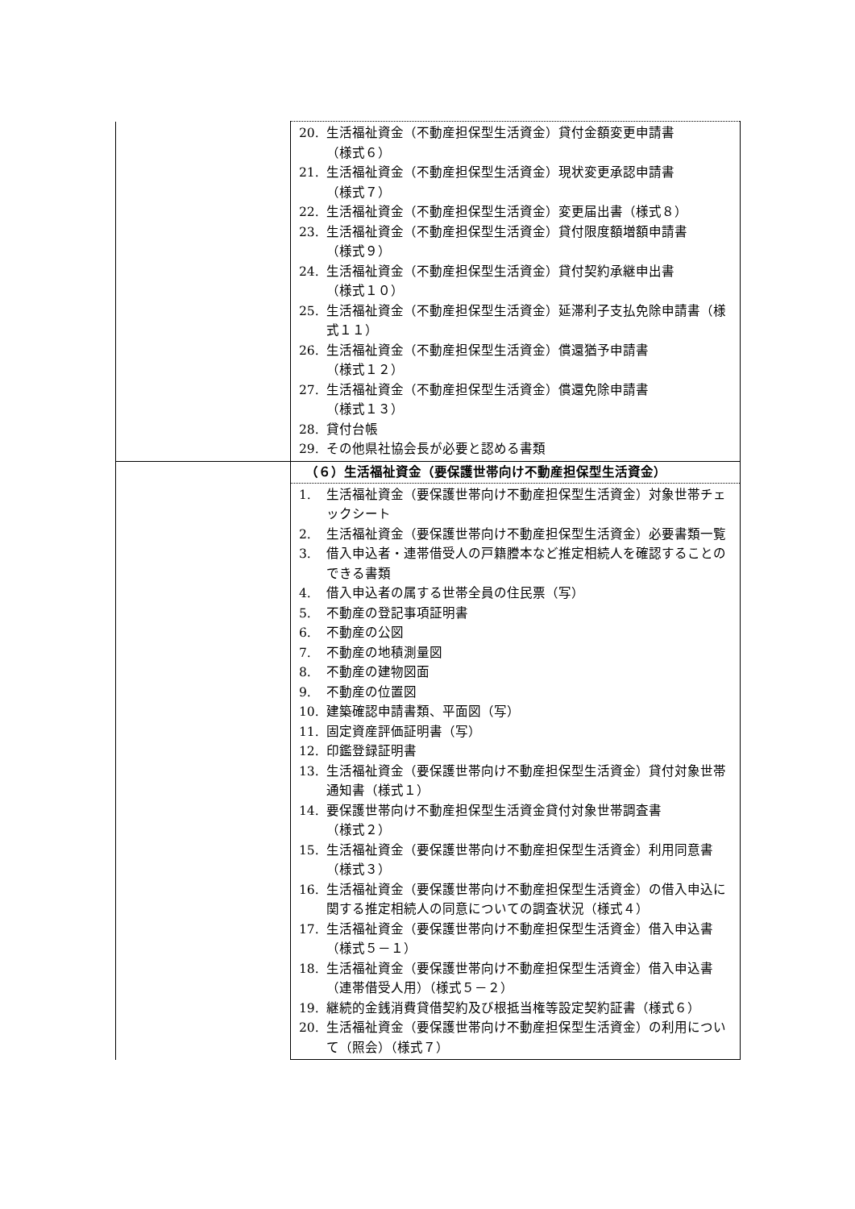| | 20. 生活福祉資金（不動産担保型生活資金）貸付金額変更申請書 （様式６） 21. 生活福祉資金（不動産担保型生活資金）現状変更承認申請書 （様式７） 22. 生活福祉資金（不動産担保型生活資金）変更届出書（様式８） 23. 生活福祉資金（不動産担保型生活資金）貸付限度額増額申請書 （様式９） 24. 生活福祉資金（不動産担保型生活資金）貸付契約承継申出書 （様式１０） 25. 生活福祉資金（不動産担保型生活資金）延滞利子支払免除申請書（様式１１） 26. 生活福祉資金（不動産担保型生活資金）償還猶予申請書 （様式１２） 27. 生活福祉資金（不動産担保型生活資金）償還免除申請書 （様式１３） 28. 貸付台帳 29. その他県社協会長が必要と認める書類 |
| | （６）生活福祉資金（要保護世帯向け不動産担保型生活資金） |
| | 1. 生活福祉資金（要保護世帯向け不動産担保型生活資金）対象世帯チェックシート 2. 生活福祉資金（要保護世帯向け不動産担保型生活資金）必要書類一覧 3. 借入申込者・連帯借受人の戸籍謄本など推定相続人を確認することのできる書類 4. 借入申込者の属する世帯全員の住民票（写） 5. 不動産の登記事項証明書 6. 不動産の公図 7. 不動産の地積測量図 8. 不動産の建物図面 9. 不動産の位置図 10. 建築確認申請書類、平面図（写） 11. 固定資産評価証明書（写） 12. 印鑑登録証明書 13. 生活福祉資金（要保護世帯向け不動産担保型生活資金）貸付対象世帯通知書（様式１） 14. 要保護世帯向け不動産担保型生活資金貸付対象世帯調査書 （様式２） 15. 生活福祉資金（要保護世帯向け不動産担保型生活資金）利用同意書（様式３） 16. 生活福祉資金（要保護世帯向け不動産担保型生活資金）の借入申込に関する推定相続人の同意についての調査状況（様式４） 17. 生活福祉資金（要保護世帯向け不動産担保型生活資金）借入申込書（様式５－１） 18. 生活福祉資金（要保護世帯向け不動産担保型生活資金）借入申込書（連帯借受人用）（様式５－２） 19. 継続的金銭消費貸借契約及び根抵当権等設定契約証書（様式６） 20. 生活福祉資金（要保護世帯向け不動産担保型生活資金）の利用について（照会）（様式７） |